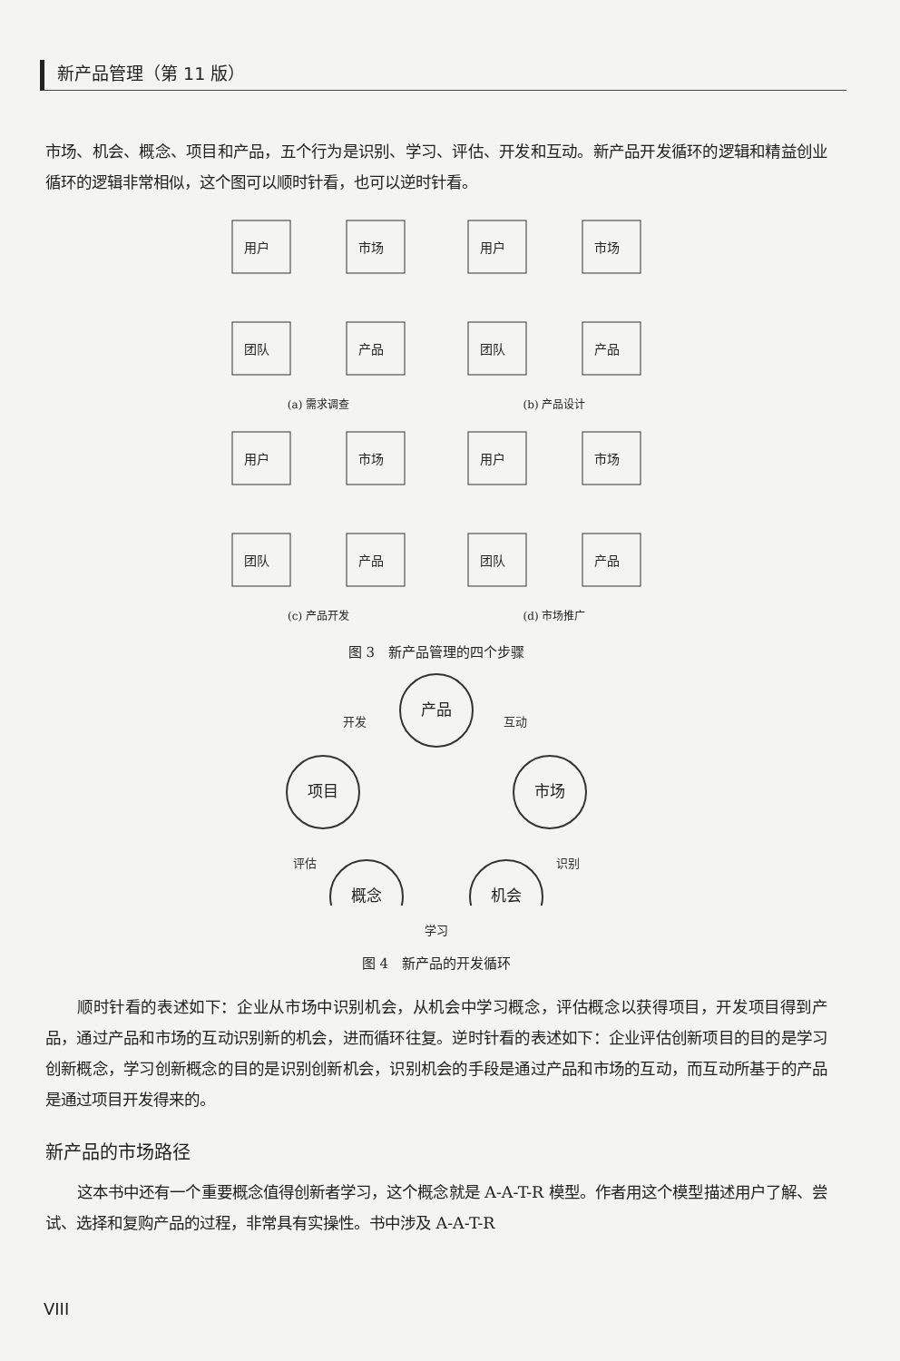新产品管理（第 11 版）
市场、机会、概念、项目和产品，五个行为是识别、学习、评估、开发和互动。新产品开发循环的逻辑和精益创业循环的逻辑非常相似，这个图可以顺时针看，也可以逆时针看。
用户
市场
团队
产品
(a) 需求调查
用户
市场
团队
产品
(b) 产品设计
用户
市场
团队
产品
(c) 产品开发
用户
市场
团队
产品
(d) 市场推广
图 3　新产品管理的四个步骤
产品
市场
机会
概念
项目
开发
互动
识别
评估
学习
图 4　新产品的开发循环
顺时针看的表述如下：企业从市场中识别机会，从机会中学习概念，评估概念以获得项目，开发项目得到产品，通过产品和市场的互动识别新的机会，进而循环往复。逆时针看的表述如下：企业评估创新项目的目的是学习创新概念，学习创新概念的目的是识别创新机会，识别机会的手段是通过产品和市场的互动，而互动所基于的产品是通过项目开发得来的。
新产品的市场路径
这本书中还有一个重要概念值得创新者学习，这个概念就是 A-A-T-R 模型。作者用这个模型描述用户了解、尝试、选择和复购产品的过程，非常具有实操性。书中涉及 A-A-T-R
VIII